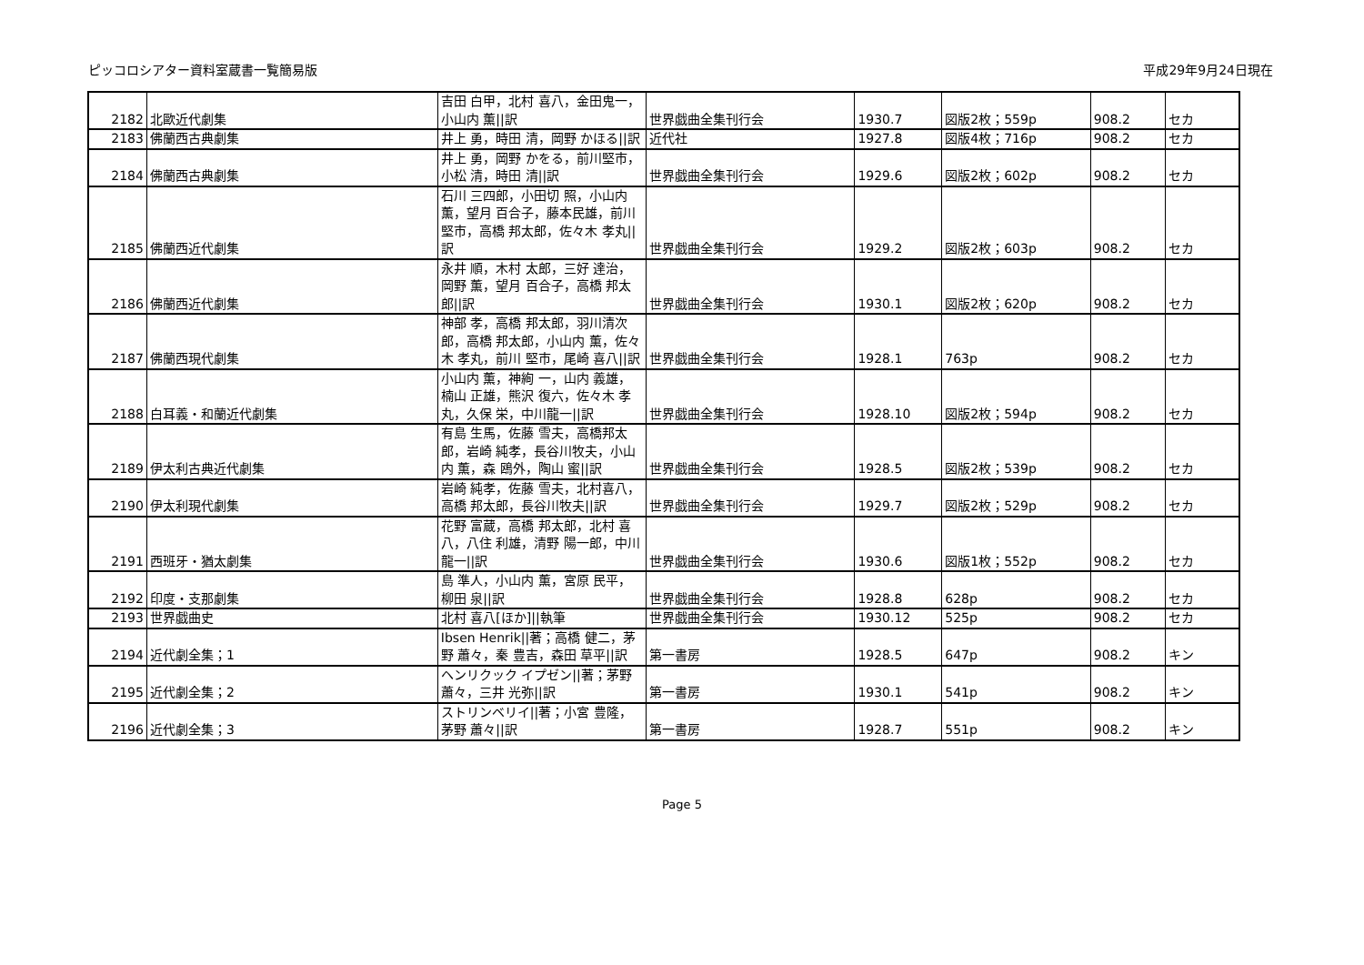ピッコロシアター資料室蔵書一覧簡易版 平成29年9月24日現在
| 2182 | 北歐近代劇集 | 吉田 白甲，北村 喜八，金田鬼一，小山内 薫//訳 | 世界戯曲全集刊行会 | 1930.7 | 図版2枚；559p | 908.2 | セカ |
| 2183 | 佛蘭西古典劇集 | 井上 勇，時田 清，岡野 かほる//訳 | 近代社 | 1927.8 | 図版4枚；716p | 908.2 | セカ |
| 2184 | 佛蘭西古典劇集 | 井上 勇，岡野 かをる，前川堅市，小松 清，時田 清//訳 | 世界戯曲全集刊行会 | 1929.6 | 図版2枚；602p | 908.2 | セカ |
| 2185 | 佛蘭西近代劇集 | 石川 三四郎，小田切 照，小山内 薫，望月 百合子，藤本民雄，前川 堅市，高橋 邦太郎，佐々木 孝丸//訳 | 世界戯曲全集刊行会 | 1929.2 | 図版2枚；603p | 908.2 | セカ |
| 2186 | 佛蘭西近代劇集 | 永井 順，木村 太郎，三好 達治，岡野 薫，望月 百合子，高橋 邦太郎//訳 | 世界戯曲全集刊行会 | 1930.1 | 図版2枚；620p | 908.2 | セカ |
| 2187 | 佛蘭西現代劇集 | 神部 孝，高橋 邦太郎，羽川清次郎，高橋 邦太郎，小山内 薫，佐々木 孝丸，前川 堅市，尾崎 喜八//訳 | 世界戯曲全集刊行会 | 1928.1 | 763p | 908.2 | セカ |
| 2188 | 白耳義・和蘭近代劇集 | 小山内 薫，神絢 一，山内 義雄，楠山 正雄，熊沢 復六，佐々木 孝丸，久保 栄，中川龍一//訳 | 世界戯曲全集刊行会 | 1928.10 | 図版2枚；594p | 908.2 | セカ |
| 2189 | 伊太利古典近代劇集 | 有島 生馬，佐藤 雪夫，高橋邦太郎，岩崎 純孝，長谷川牧夫，小山内 薫，森 鴎外，陶山 蜜//訳 | 世界戯曲全集刊行会 | 1928.5 | 図版2枚；539p | 908.2 | セカ |
| 2190 | 伊太利現代劇集 | 岩崎 純孝，佐藤 雪夫，北村喜八，高橋 邦太郎，長谷川牧夫//訳 | 世界戯曲全集刊行会 | 1929.7 | 図版2枚；529p | 908.2 | セカ |
| 2191 | 西班牙・猶太劇集 | 花野 富蔵，高橋 邦太郎，北村 喜八，八住 利雄，清野 陽一郎，中川 龍一//訳 | 世界戯曲全集刊行会 | 1930.6 | 図版1枚；552p | 908.2 | セカ |
| 2192 | 印度・支那劇集 | 島 準人，小山内 薫，宮原 民平，柳田 泉//訳 | 世界戯曲全集刊行会 | 1928.8 | 628p | 908.2 | セカ |
| 2193 | 世界戯曲史 | 北村 喜八[ほか]//執筆 | 世界戯曲全集刊行会 | 1930.12 | 525p | 908.2 | セカ |
| 2194 | 近代劇全集；1 | Ibsen Henrik//著；高橋 健二，茅野 蕭々，秦 豊吉，森田 草平//訳 | 第一書房 | 1928.5 | 647p | 908.2 | キン |
| 2195 | 近代劇全集；2 | ヘンリクック イプゼン//著；茅野 蕭々，三井 光弥//訳 | 第一書房 | 1930.1 | 541p | 908.2 | キン |
| 2196 | 近代劇全集；3 | ストリンベリイ//著；小宮 豊隆，茅野 蕭々//訳 | 第一書房 | 1928.7 | 551p | 908.2 | キン |
Page 5